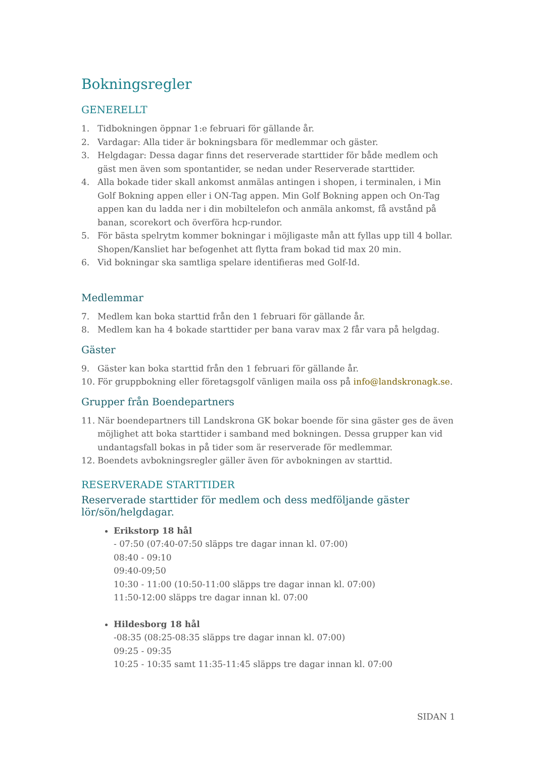Bokningsregler
GENERELLT
1. Tidbokningen öppnar 1:e februari för gällande år.
2. Vardagar: Alla tider är bokningsbara för medlemmar och gäster.
3. Helgdagar: Dessa dagar finns det reserverade starttider för både medlem och gäst men även som spontantider, se nedan under Reserverade starttider.
4. Alla bokade tider skall ankomst anmälas antingen i shopen, i terminalen, i Min Golf Bokning appen eller i ON-Tag appen. Min Golf Bokning appen och On-Tag appen kan du ladda ner i din mobiltelefon och anmäla ankomst, få avstånd på banan, scorekort och överföra hcp-rundor.
5. För bästa spelrytm kommer bokningar i möjligaste mån att fyllas upp till 4 bollar. Shopen/Kansliet har befogenhet att flytta fram bokad tid max 20 min.
6. Vid bokningar ska samtliga spelare identifieras med Golf-Id.
Medlemmar
7. Medlem kan boka starttid från den 1 februari för gällande år.
8. Medlem kan ha 4 bokade starttider per bana varav max 2 får vara på helgdag.
Gäster
9. Gäster kan boka starttid från den 1 februari för gällande år.
10. För gruppbokning eller företagsgolf vänligen maila oss på info@landskronagk.se.
Grupper från Boendepartners
11. När boendepartners till Landskrona GK bokar boende för sina gäster ges de även möjlighet att boka starttider i samband med bokningen. Dessa grupper kan vid undantagsfall bokas in på tider som är reserverade för medlemmar.
12. Boendets avbokningsregler gäller även för avbokningen av starttid.
RESERVERADE STARTTIDER
Reserverade starttider för medlem och dess medföljande gäster lör/sön/helgdagar.
Erikstorp 18 hål
- 07:50 (07:40-07:50 släpps tre dagar innan kl. 07:00)
08:40 - 09:10
09:40-09;50
10:30 - 11:00 (10:50-11:00 släpps tre dagar innan kl. 07:00)
11:50-12:00 släpps tre dagar innan kl. 07:00
Hildesborg 18 hål
-08:35 (08:25-08:35 släpps tre dagar innan kl. 07:00)
09:25 - 09:35
10:25 - 10:35 samt 11:35-11:45 släpps tre dagar innan kl. 07:00
SIDAN 1